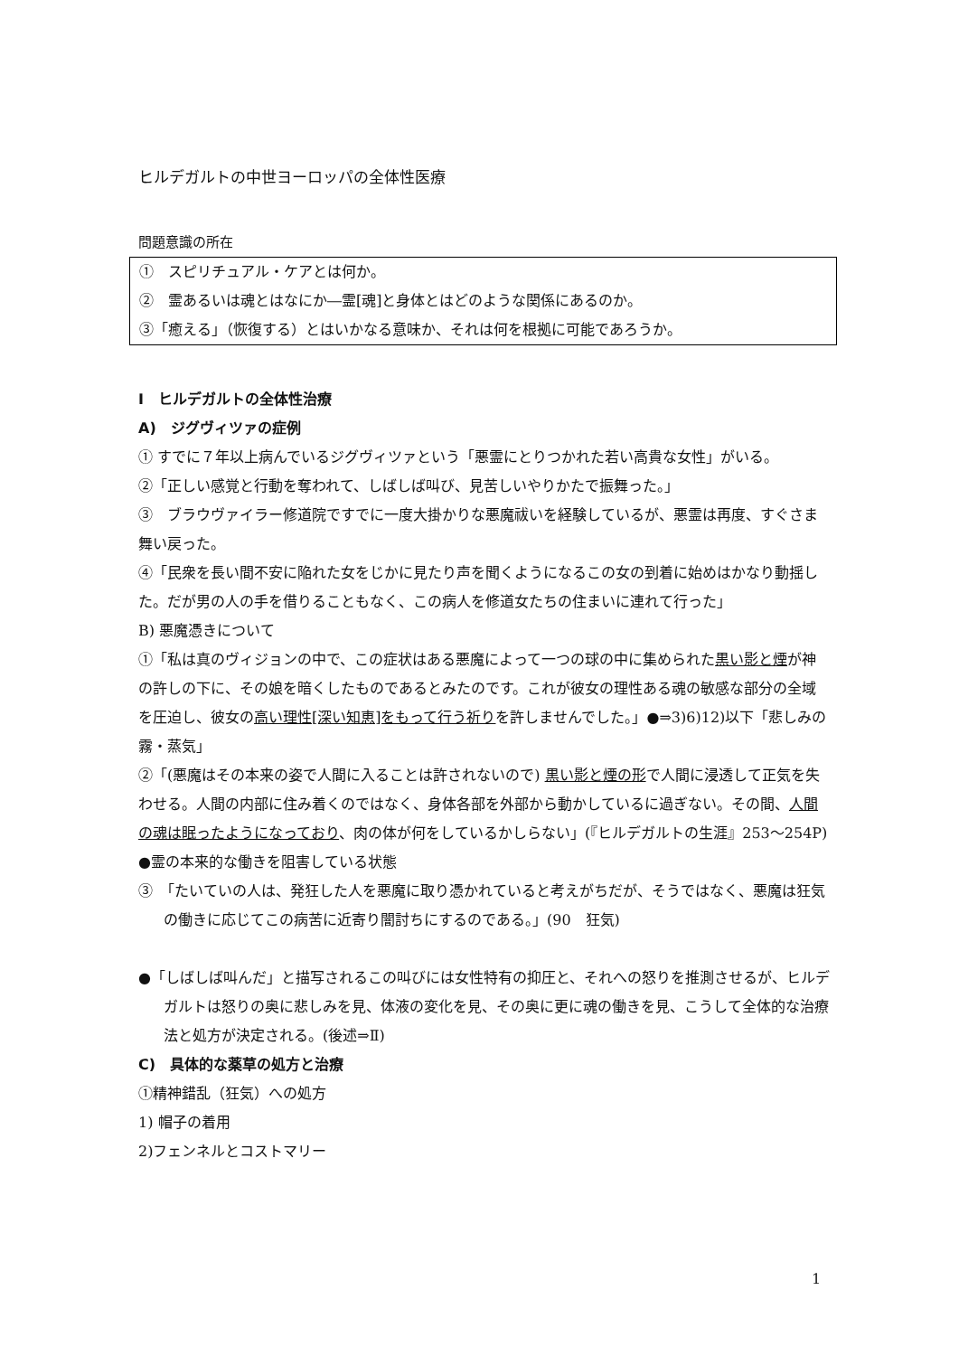ヒルデガルトの中世ヨーロッパの全体性医療
問題意識の所在
①　スピリチュアル・ケアとは何か。
②　霊あるいは魂とはなにか―霊[魂]と身体とはどのような関係にあるのか。
③「癒える」（恢復する）とはいかなる意味か、それは何を根拠に可能であろうか。
Ⅰ　ヒルデガルトの全体性治療
A)　ジグヴィツァの症例
① すでに７年以上病んでいるジグヴィツァという「悪霊にとりつかれた若い高貴な女性」がいる。
②「正しい感覚と行動を奪われて、しばしば叫び、見苦しいやりかたで振舞った。」
③　ブラウヴァイラー修道院ですでに一度大掛かりな悪魔祓いを経験しているが、悪霊は再度、すぐさま舞い戻った。
④「民衆を長い間不安に陥れた女をじかに見たり声を聞くようになるこの女の到着に始めはかなり動揺した。だが男の人の手を借りることもなく、この病人を修道女たちの住まいに連れて行った」
B) 悪魔憑きについて
①「私は真のヴィジョンの中で、この症状はある悪魔によって一つの球の中に集められた黒い影と煙が神の許しの下に、その娘を暗くしたものであるとみたのです。これが彼女の理性ある魂の敏感な部分の全域を圧迫し、彼女の高い理性[深い知恵]をもって行う祈りを許しませんでした。」●⇒3)6)12)以下「悲しみの霧・蒸気」
②「(悪魔はその本来の姿で人間に入ることは許されないので) 黒い影と煙の形で人間に浸透して正気を失わせる。人間の内部に住み着くのではなく、身体各部を外部から動かしているに過ぎない。その間、人間の魂は眠ったようになっており、肉の体が何をしているかしらない」(『ヒルデガルトの生涯』253～254P) ●霊の本来的な働きを阻害している状態
③　「たいていの人は、発狂した人を悪魔に取り憑かれていると考えがちだが、そうではなく、悪魔は狂気の働きに応じてこの病苦に近寄り闇討ちにするのである。」(90　狂気)
●「しばしば叫んだ」と描写されるこの叫びには女性特有の抑圧と、それへの怒りを推測させるが、ヒルデガルトは怒りの奥に悲しみを見、体液の変化を見、その奥に更に魂の働きを見、こうして全体的な治療法と処方が決定される。(後述⇒Ⅱ)
C)　具体的な薬草の処方と治療
①精神錯乱（狂気）への処方
1) 帽子の着用
2)フェンネルとコストマリー
1